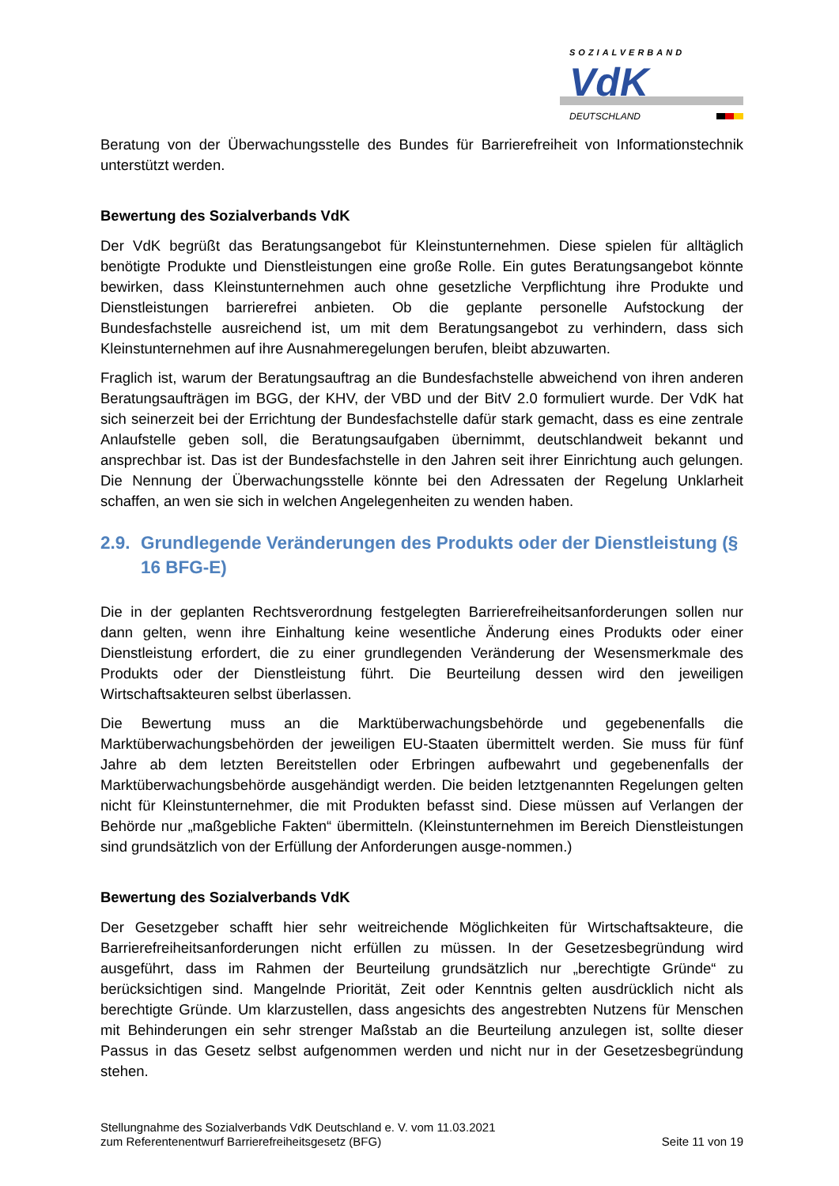SOZIALVERBAND
VdK
DEUTSCHLAND
Beratung von der Überwachungsstelle des Bundes für Barrierefreiheit von Informationstechnik unterstützt werden.
Bewertung des Sozialverbands VdK
Der VdK begrüßt das Beratungsangebot für Kleinstunternehmen. Diese spielen für alltäglich benötigte Produkte und Dienstleistungen eine große Rolle. Ein gutes Beratungsangebot könnte bewirken, dass Kleinstunternehmen auch ohne gesetzliche Verpflichtung ihre Produkte und Dienstleistungen barrierefrei anbieten. Ob die geplante personelle Aufstockung der Bundesfachstelle ausreichend ist, um mit dem Beratungsangebot zu verhindern, dass sich Kleinstunternehmen auf ihre Ausnahmeregelungen berufen, bleibt abzuwarten.
Fraglich ist, warum der Beratungsauftrag an die Bundesfachstelle abweichend von ihren anderen Beratungsaufträgen im BGG, der KHV, der VBD und der BitV 2.0 formuliert wurde. Der VdK hat sich seinerzeit bei der Errichtung der Bundesfachstelle dafür stark gemacht, dass es eine zentrale Anlaufstelle geben soll, die Beratungsaufgaben übernimmt, deutschlandweit bekannt und ansprechbar ist. Das ist der Bundesfachstelle in den Jahren seit ihrer Einrichtung auch gelungen. Die Nennung der Überwachungsstelle könnte bei den Adressaten der Regelung Unklarheit schaffen, an wen sie sich in welchen Angelegenheiten zu wenden haben.
2.9. Grundlegende Veränderungen des Produkts oder der Dienstleistung (§ 16 BFG-E)
Die in der geplanten Rechtsverordnung festgelegten Barrierefreiheitsanforderungen sollen nur dann gelten, wenn ihre Einhaltung keine wesentliche Änderung eines Produkts oder einer Dienstleistung erfordert, die zu einer grundlegenden Veränderung der Wesensmerkmale des Produkts oder der Dienstleistung führt. Die Beurteilung dessen wird den jeweiligen Wirtschaftsakteuren selbst überlassen.
Die Bewertung muss an die Marktüberwachungsbehörde und gegebenenfalls die Marktüberwachungsbehörden der jeweiligen EU-Staaten übermittelt werden. Sie muss für fünf Jahre ab dem letzten Bereitstellen oder Erbringen aufbewahrt und gegebenenfalls der Marktüberwachungsbehörde ausgehändigt werden. Die beiden letztgenannten Regelungen gelten nicht für Kleinstunternehmer, die mit Produkten befasst sind. Diese müssen auf Verlangen der Behörde nur „maßgebliche Fakten“ übermitteln. (Kleinstunternehmen im Bereich Dienstleistungen sind grundsätzlich von der Erfüllung der Anforderungen ausge-nommen.)
Bewertung des Sozialverbands VdK
Der Gesetzgeber schafft hier sehr weitreichende Möglichkeiten für Wirtschaftsakteure, die Barrierefreiheitsanforderungen nicht erfüllen zu müssen. In der Gesetzesbegründung wird ausgeführt, dass im Rahmen der Beurteilung grundsätzlich nur „berechtigte Gründe“ zu berücksichtigen sind. Mangelnde Priorität, Zeit oder Kenntnis gelten ausdrücklich nicht als berechtigte Gründe. Um klarzustellen, dass angesichts des angestrebten Nutzens für Menschen mit Behinderungen ein sehr strenger Maßstab an die Beurteilung anzulegen ist, sollte dieser Passus in das Gesetz selbst aufgenommen werden und nicht nur in der Gesetzesbegründung stehen.
Stellungnahme des Sozialverbands VdK Deutschland e. V. vom 11.03.2021
zum Referentenentwurf Barrierefreiheitsgesetz (BFG)
Seite 11 von 19